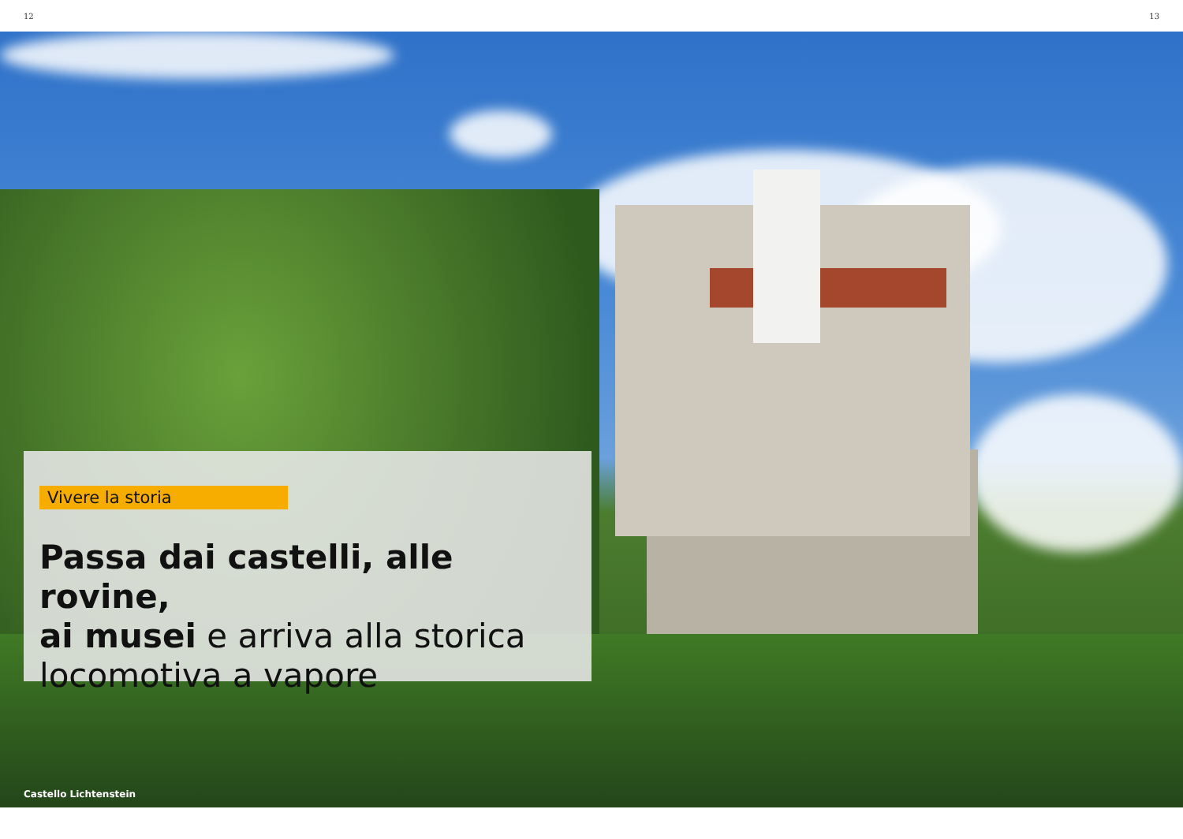12 13
Vivere la storia
Passa dai castelli, alle rovine,
ai musei e arriva alla storica
locomotiva a vapore
Castello Lichtenstein